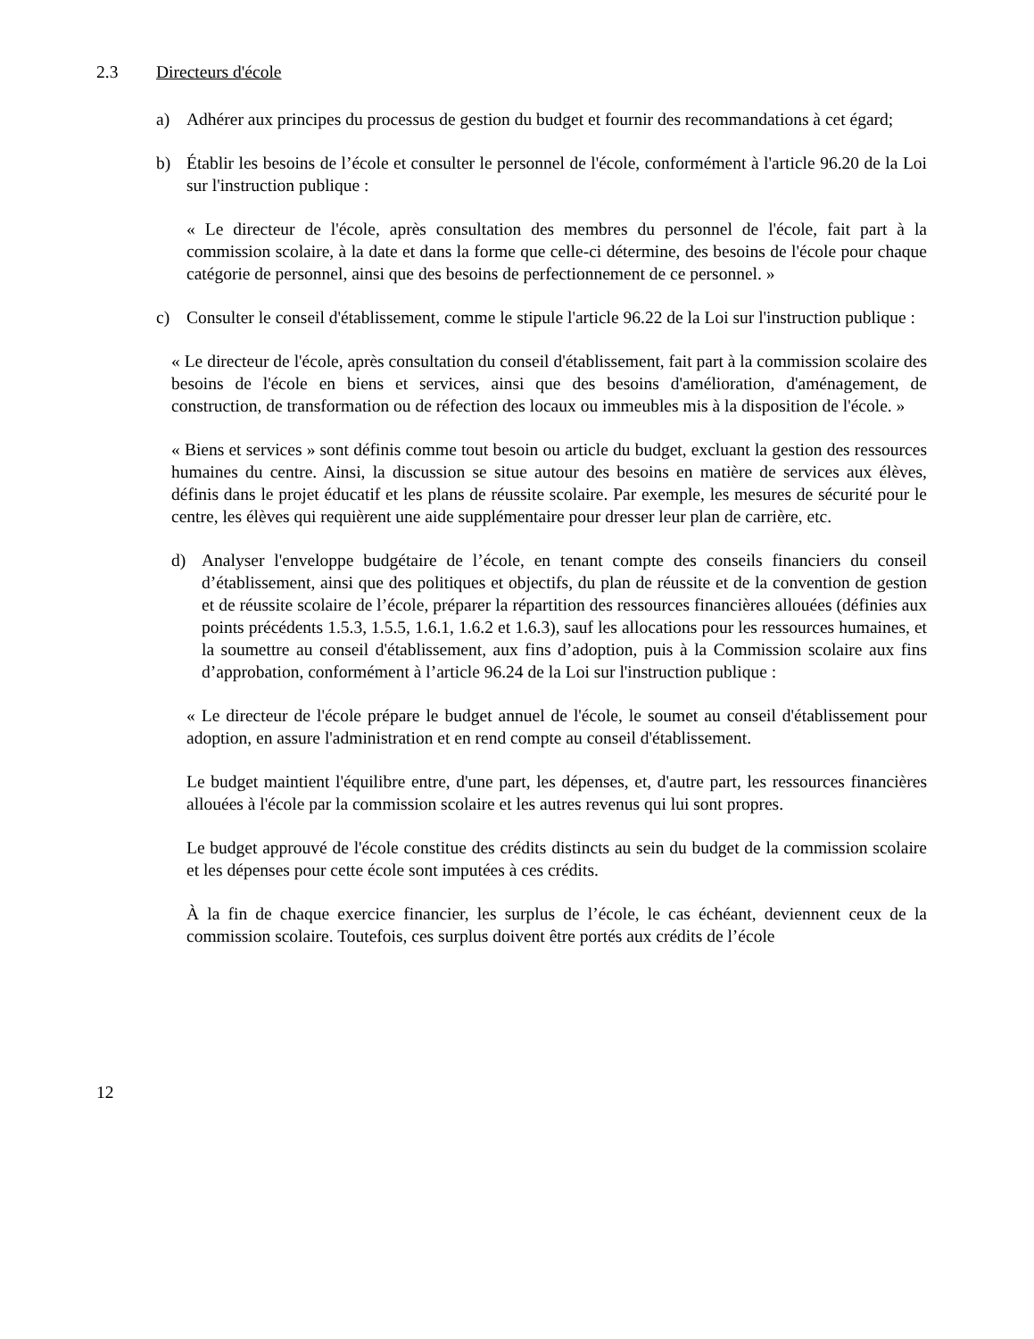2.3 Directeurs d'école
a) Adhérer aux principes du processus de gestion du budget et fournir des recommandations à cet égard;
b) Établir les besoins de l’école et consulter le personnel de l'école, conformément à l'article 96.20 de la Loi sur l'instruction publique :
« Le directeur de l'école, après consultation des membres du personnel de l'école, fait part à la commission scolaire, à la date et dans la forme que celle-ci détermine, des besoins de l'école pour chaque catégorie de personnel, ainsi que des besoins de perfectionnement de ce personnel. »
c) Consulter le conseil d'établissement, comme le stipule l'article 96.22 de la Loi sur l'instruction publique :
« Le directeur de l'école, après consultation du conseil d'établissement, fait part à la commission scolaire des besoins de l'école en biens et services, ainsi que des besoins d'amélioration, d'aménagement, de construction, de transformation ou de réfection des locaux ou immeubles mis à la disposition de l'école. »
« Biens et services » sont définis comme tout besoin ou article du budget, excluant la gestion des ressources humaines du centre. Ainsi, la discussion se situe autour des besoins en matière de services aux élèves, définis dans le projet éducatif et les plans de réussite scolaire. Par exemple, les mesures de sécurité pour le centre, les élèves qui requièrent une aide supplémentaire pour dresser leur plan de carrière, etc.
d) Analyser l'enveloppe budgétaire de l’école, en tenant compte des conseils financiers du conseil d’établissement, ainsi que des politiques et objectifs, du plan de réussite et de la convention de gestion et de réussite scolaire de l’école, préparer la répartition des ressources financières allouées (définies aux points précédents 1.5.3, 1.5.5, 1.6.1, 1.6.2 et 1.6.3), sauf les allocations pour les ressources humaines, et la soumettre au conseil d'établissement, aux fins d’adoption, puis à la Commission scolaire aux fins d’approbation, conformément à l’article 96.24 de la Loi sur l'instruction publique :
« Le directeur de l'école prépare le budget annuel de l'école, le soumet au conseil d'établissement pour adoption, en assure l'administration et en rend compte au conseil d'établissement.
Le budget maintient l'équilibre entre, d'une part, les dépenses, et, d'autre part, les ressources financières allouées à l'école par la commission scolaire et les autres revenus qui lui sont propres.
Le budget approuvé de l'école constitue des crédits distincts au sein du budget de la commission scolaire et les dépenses pour cette école sont imputées à ces crédits.
À la fin de chaque exercice financier, les surplus de l’école, le cas échéant, deviennent ceux de la commission scolaire. Toutefois, ces surplus doivent être portés aux crédits de l’école
12